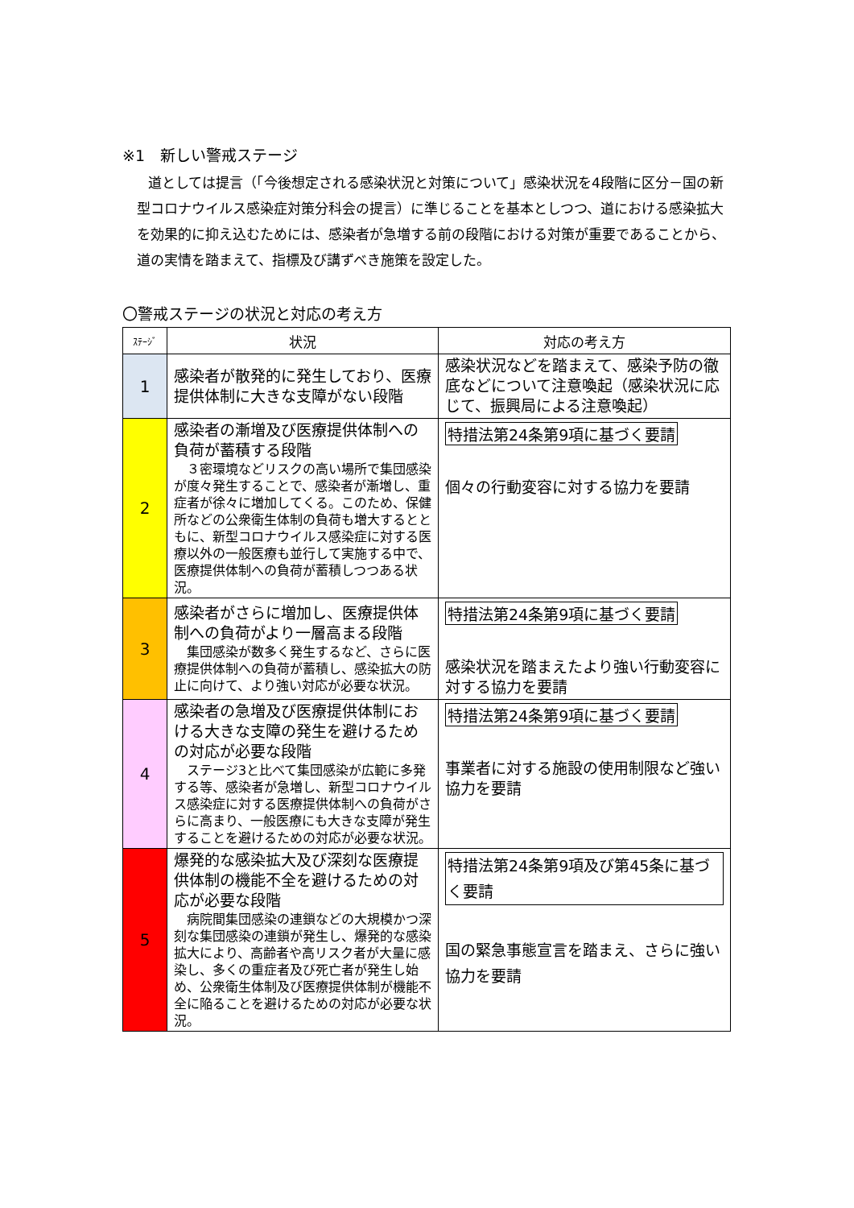※1　新しい警戒ステージ
道としては提言（「今後想定される感染状況と対策について」感染状況を4段階に区分－国の新型コロナウイルス感染症対策分科会の提言）に準じることを基本としつつ、道における感染拡大を効果的に抑え込むためには、感染者が急増する前の段階における対策が重要であることから、 道の実情を踏まえて、指標及び講ずべき施策を設定した。
〇警戒ステージの状況と対応の考え方
| ｽﾃｰｼﾞ | 状況 | 対応の考え方 |
| --- | --- | --- |
| 1 | 感染者が散発的に発生しており、医療提供体制に大きな支障がない段階 | 感染状況などを踏まえて、感染予防の徹底などについて注意喚起（感染状況に応じて、振興局による注意喚起） |
| 2 | 感染者の漸増及び医療提供体制への負荷が蓄積する段階 ３密環境などリスクの高い場所で集団感染が度々発生することで、感染者が漸増し、重症者が徐々に増加してくる。このため、保健所などの公衆衛生体制の負荷も増大するとともに、新型コロナウイルス感染症に対する医療以外の一般医療も並行して実施する中で、医療提供体制への負荷が蓄積しつつある状況。 | 特措法第24条第9項に基づく要請 個々の行動変容に対する協力を要請 |
| 3 | 感染者がさらに増加し、医療提供体制への負荷がより一層高まる段階 集団感染が数多く発生するなど、さらに医療提供体制への負荷が蓄積し、感染拡大の防止に向けて、より強い対応が必要な状況。 | 特措法第24条第9項に基づく要請 感染状況を踏まえたより強い行動変容に対する協力を要請 |
| 4 | 感染者の急増及び医療提供体制における大きな支障の発生を避けるための対応が必要な段階 ステージ3と比べて集団感染が広範に多発する等、感染者が急増し、新型コロナウイルス感染症に対する医療提供体制への負荷がさらに高まり、一般医療にも大きな支障が発生することを避けるための対応が必要な状況。 | 特措法第24条第9項に基づく要請 事業者に対する施設の使用制限など強い協力を要請 |
| 5 | 爆発的な感染拡大及び深刻な医療提供体制の機能不全を避けるための対応が必要な段階 病院間集団感染の連鎖などの大規模かつ深刻な集団感染の連鎖が発生し、爆発的な感染拡大により、高齢者や高リスク者が大量に感染し、多くの重症者及び死亡者が発生し始め、公衆衛生体制及び医療提供体制が機能不全に陥ることを避けるための対応が必要な状況。 | 特措法第24条第9項及び第45条に基づく要請 国の緊急事態宣言を踏まえ、さらに強い協力を要請 |